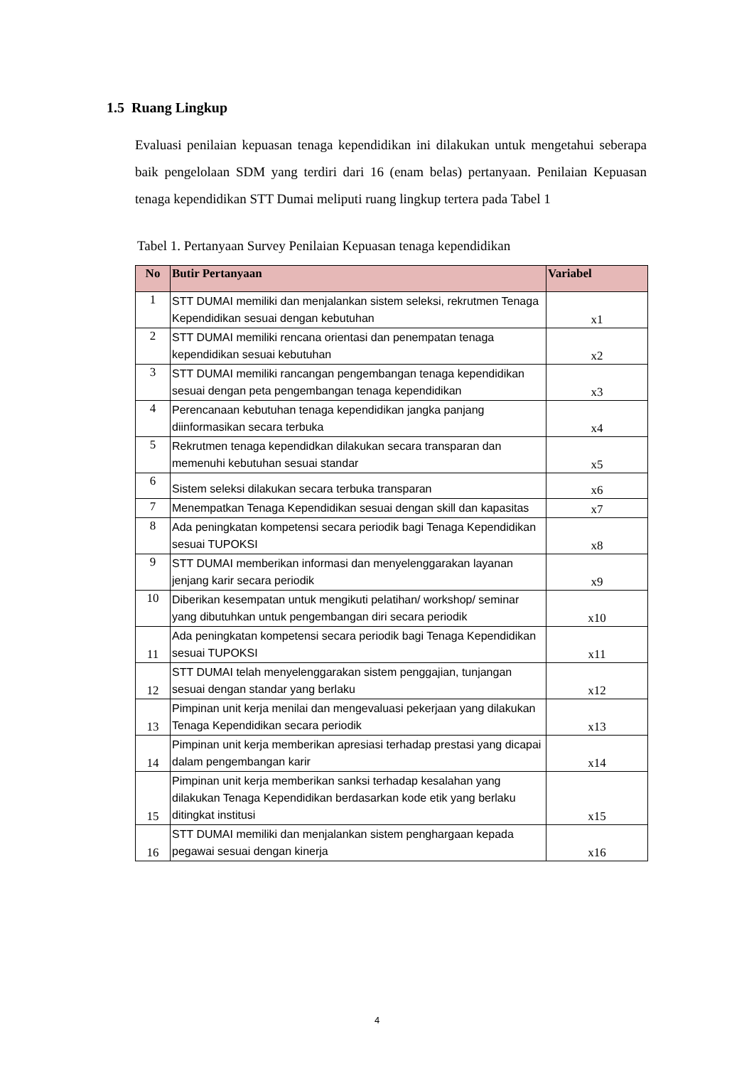1.5 Ruang Lingkup
Evaluasi penilaian kepuasan tenaga kependidikan ini dilakukan untuk mengetahui seberapa baik pengelolaan SDM yang terdiri dari 16 (enam belas) pertanyaan. Penilaian Kepuasan tenaga kependidikan STT Dumai meliputi ruang lingkup tertera pada Tabel 1
Tabel 1. Pertanyaan Survey Penilaian Kepuasan tenaga kependidikan
| No | Butir Pertanyaan | Variabel |
| --- | --- | --- |
| 1 | STT DUMAI memiliki dan menjalankan sistem seleksi, rekrutmen Tenaga Kependidikan sesuai dengan kebutuhan | x1 |
| 2 | STT DUMAI memiliki rencana orientasi dan penempatan tenaga kependidikan sesuai kebutuhan | x2 |
| 3 | STT DUMAI memiliki rancangan pengembangan tenaga kependidikan sesuai dengan peta pengembangan tenaga kependidikan | x3 |
| 4 | Perencanaan kebutuhan tenaga kependidikan jangka panjang diinformasikan secara terbuka | x4 |
| 5 | Rekrutmen tenaga kependidkan dilakukan secara transparan dan memenuhi kebutuhan sesuai standar | x5 |
| 6 | Sistem seleksi dilakukan secara terbuka transparan | x6 |
| 7 | Menempatkan Tenaga Kependidikan sesuai dengan skill dan kapasitas | x7 |
| 8 | Ada peningkatan kompetensi secara periodik bagi Tenaga Kependidikan sesuai TUPOKSI | x8 |
| 9 | STT DUMAI memberikan informasi dan menyelenggarakan layanan jenjang karir secara periodik | x9 |
| 10 | Diberikan kesempatan untuk mengikuti pelatihan/ workshop/ seminar yang dibutuhkan untuk pengembangan diri secara periodik | x10 |
| 11 | Ada peningkatan kompetensi secara periodik bagi Tenaga Kependidikan sesuai TUPOKSI | x11 |
| 12 | STT DUMAI telah menyelenggarakan sistem penggajian, tunjangan sesuai dengan standar yang berlaku | x12 |
| 13 | Pimpinan unit kerja menilai dan mengevaluasi pekerjaan yang dilakukan Tenaga Kependidikan secara periodik | x13 |
| 14 | Pimpinan unit kerja memberikan apresiasi terhadap prestasi yang dicapai dalam pengembangan karir | x14 |
| 15 | Pimpinan unit kerja memberikan sanksi terhadap kesalahan yang dilakukan Tenaga Kependidikan berdasarkan kode etik yang berlaku ditingkat institusi | x15 |
| 16 | STT DUMAI memiliki dan menjalankan sistem penghargaan kepada pegawai sesuai dengan kinerja | x16 |
4